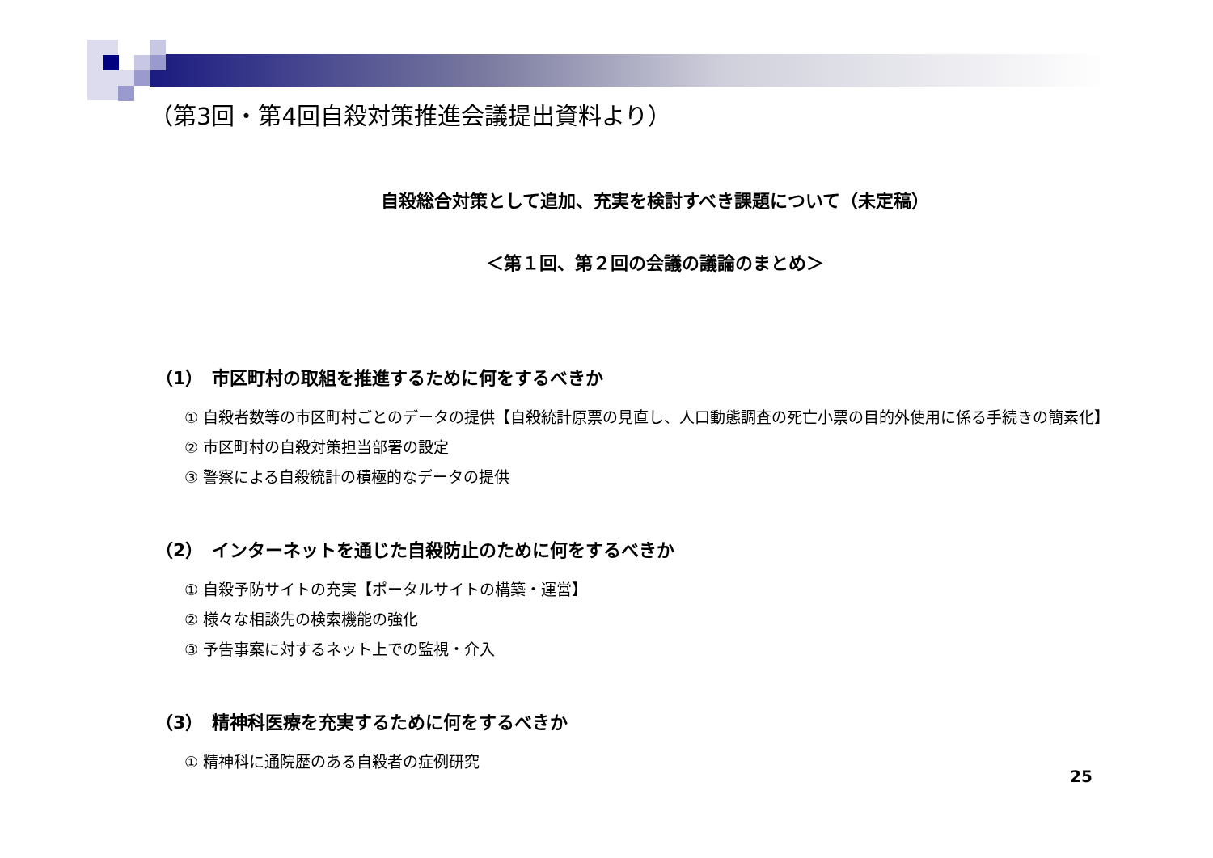（第3回・第4回自殺対策推進会議提出資料より）
自殺総合対策として追加、充実を検討すべき課題について（未定稿）
＜第１回、第２回の会議の議論のまとめ＞
（1）　市区町村の取組を推進するために何をするべきか
① 自殺者数等の市区町村ごとのデータの提供【自殺統計原票の見直し、人口動態調査の死亡小票の目的外使用に係る手続きの簡素化】
② 市区町村の自殺対策担当部署の設定
③ 警察による自殺統計の積極的なデータの提供
（2）　インターネットを通じた自殺防止のために何をするべきか
① 自殺予防サイトの充実【ポータルサイトの構築・運営】
② 様々な相談先の検索機能の強化
③ 予告事案に対するネット上での監視・介入
（3）　精神科医療を充実するために何をするべきか
① 精神科に通院歴のある自殺者の症例研究
25